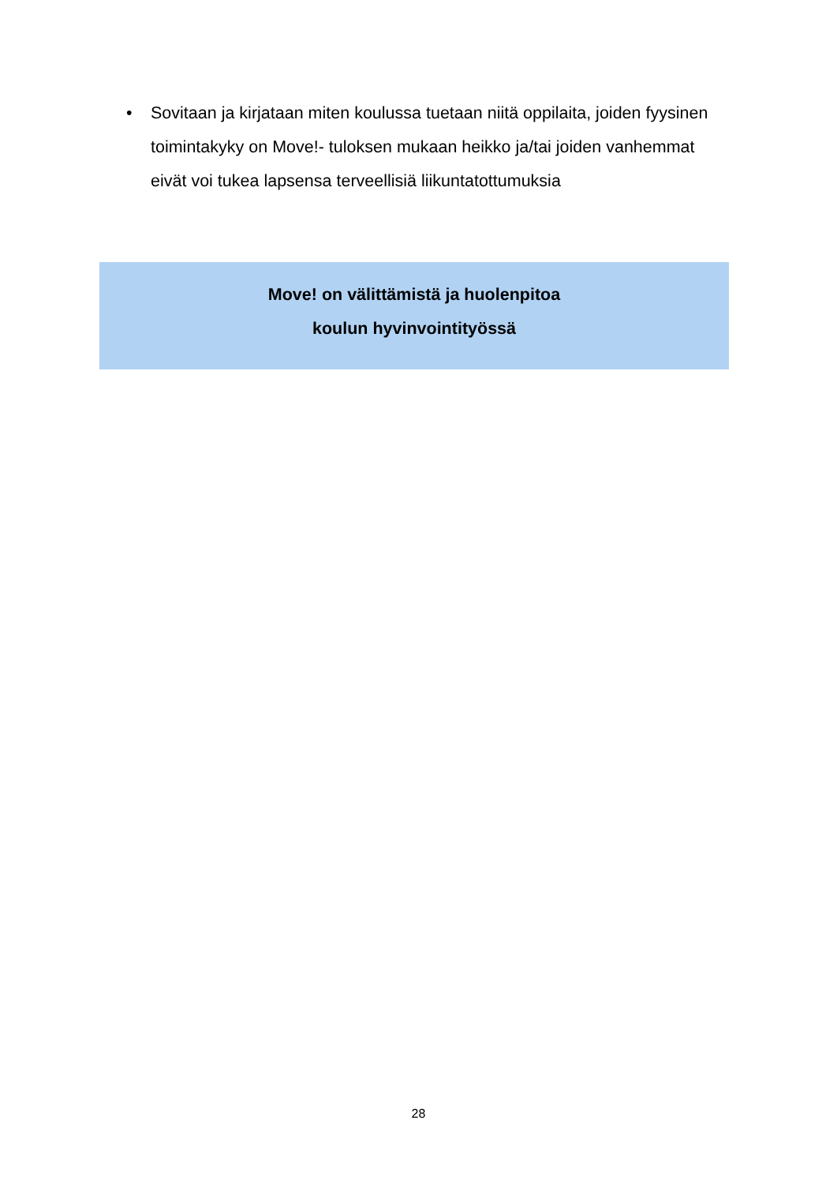• Sovitaan ja kirjataan miten koulussa tuetaan niitä oppilaita, joiden fyysinen toimintakyky on Move!- tuloksen mukaan heikko ja/tai joiden vanhemmat eivät voi tukea lapsensa terveellisiä liikuntatottumuksia
Move! on välittämistä ja huolenpitoa
koulun hyvinvointityössä
28